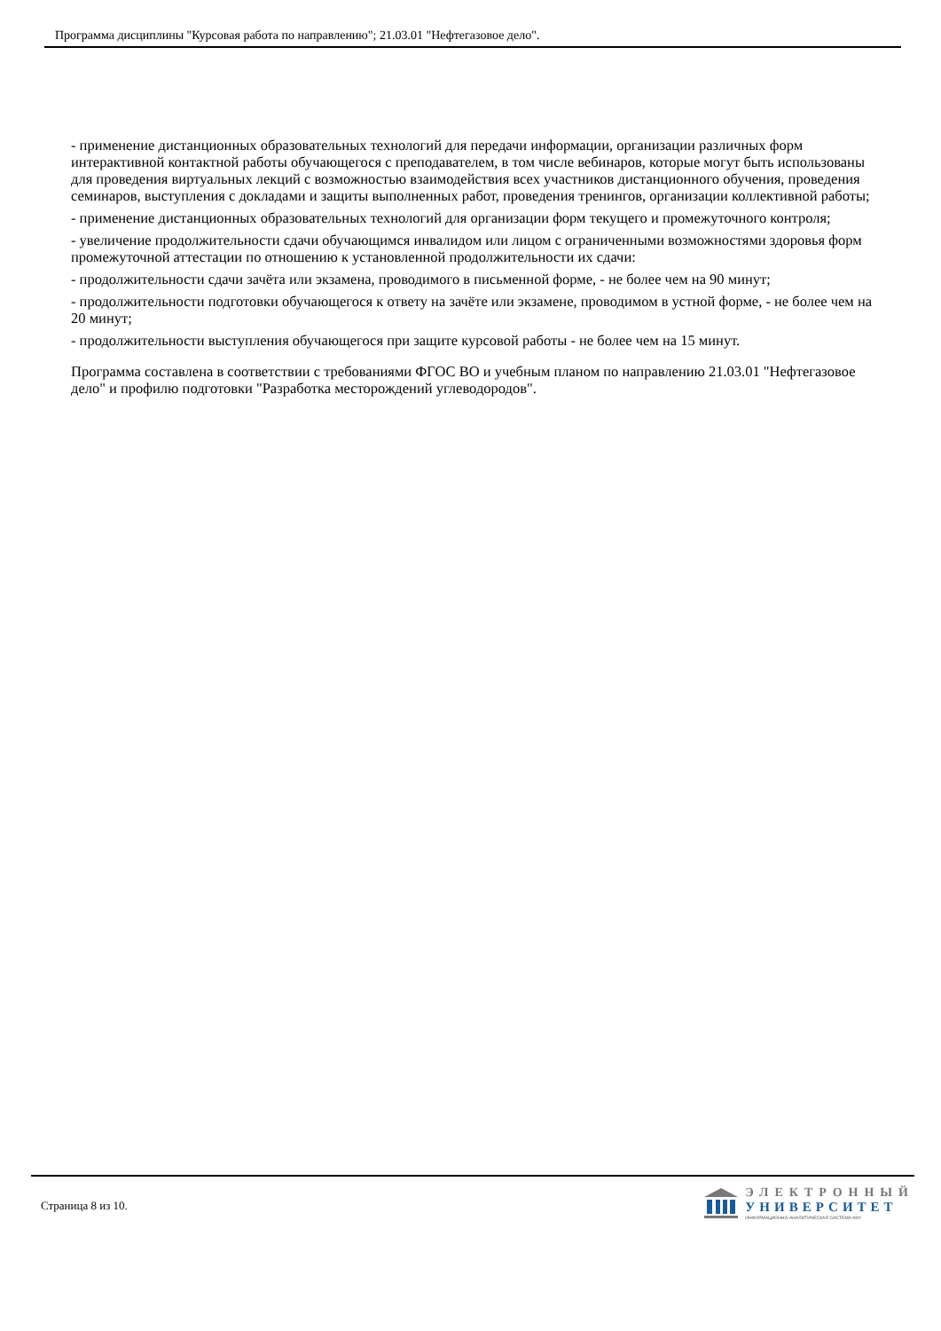Программа дисциплины "Курсовая работа по направлению"; 21.03.01 "Нефтегазовое дело".
- применение дистанционных образовательных технологий для передачи информации, организации различных форм интерактивной контактной работы обучающегося с преподавателем, в том числе вебинаров, которые могут быть использованы для проведения виртуальных лекций с возможностью взаимодействия всех участников дистанционного обучения, проведения семинаров, выступления с докладами и защиты выполненных работ, проведения тренингов, организации коллективной работы;
- применение дистанционных образовательных технологий для организации форм текущего и промежуточного контроля;
- увеличение продолжительности сдачи обучающимся инвалидом или лицом с ограниченными возможностями здоровья форм промежуточной аттестации по отношению к установленной продолжительности их сдачи:
- продолжительности сдачи зачёта или экзамена, проводимого в письменной форме, - не более чем на 90 минут;
- продолжительности подготовки обучающегося к ответу на зачёте или экзамене, проводимом в устной форме, - не более чем на 20 минут;
- продолжительности выступления обучающегося при защите курсовой работы - не более чем на 15 минут.
Программа составлена в соответствии с требованиями ФГОС ВО и учебным планом по направлению 21.03.01 "Нефтегазовое дело" и профилю подготовки "Разработка месторождений углеводородов".
Страница 8 из 10.
ЭЛЕКТРОННЫЙ
УНИВЕРСИТЕТ
ИНФОРМАЦИОННО-АНАЛИТИЧЕСКАЯ СИСТЕМА КФУ